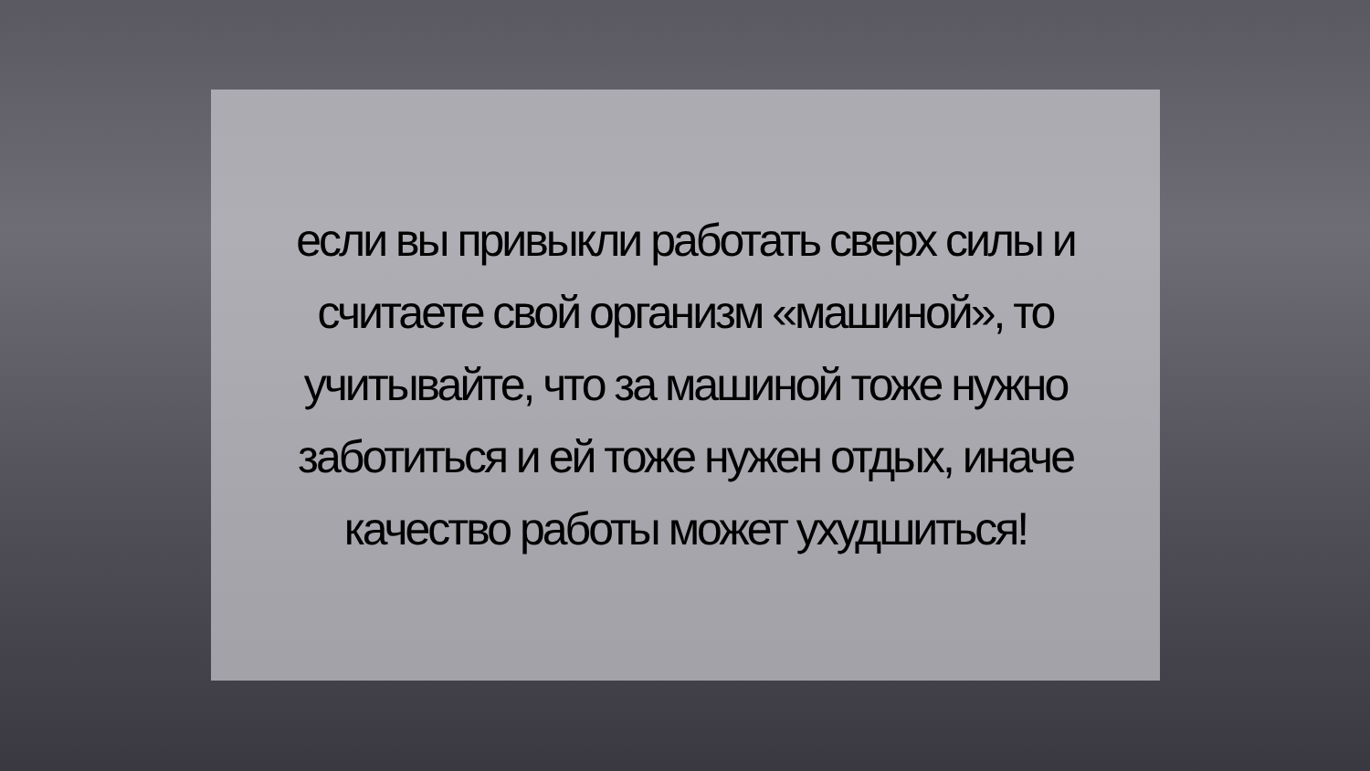если вы привыкли работать сверх силы и считаете свой организм «машиной», то учитывайте, что за машиной тоже нужно заботиться и ей тоже нужен отдых, иначе качество работы может ухудшиться!